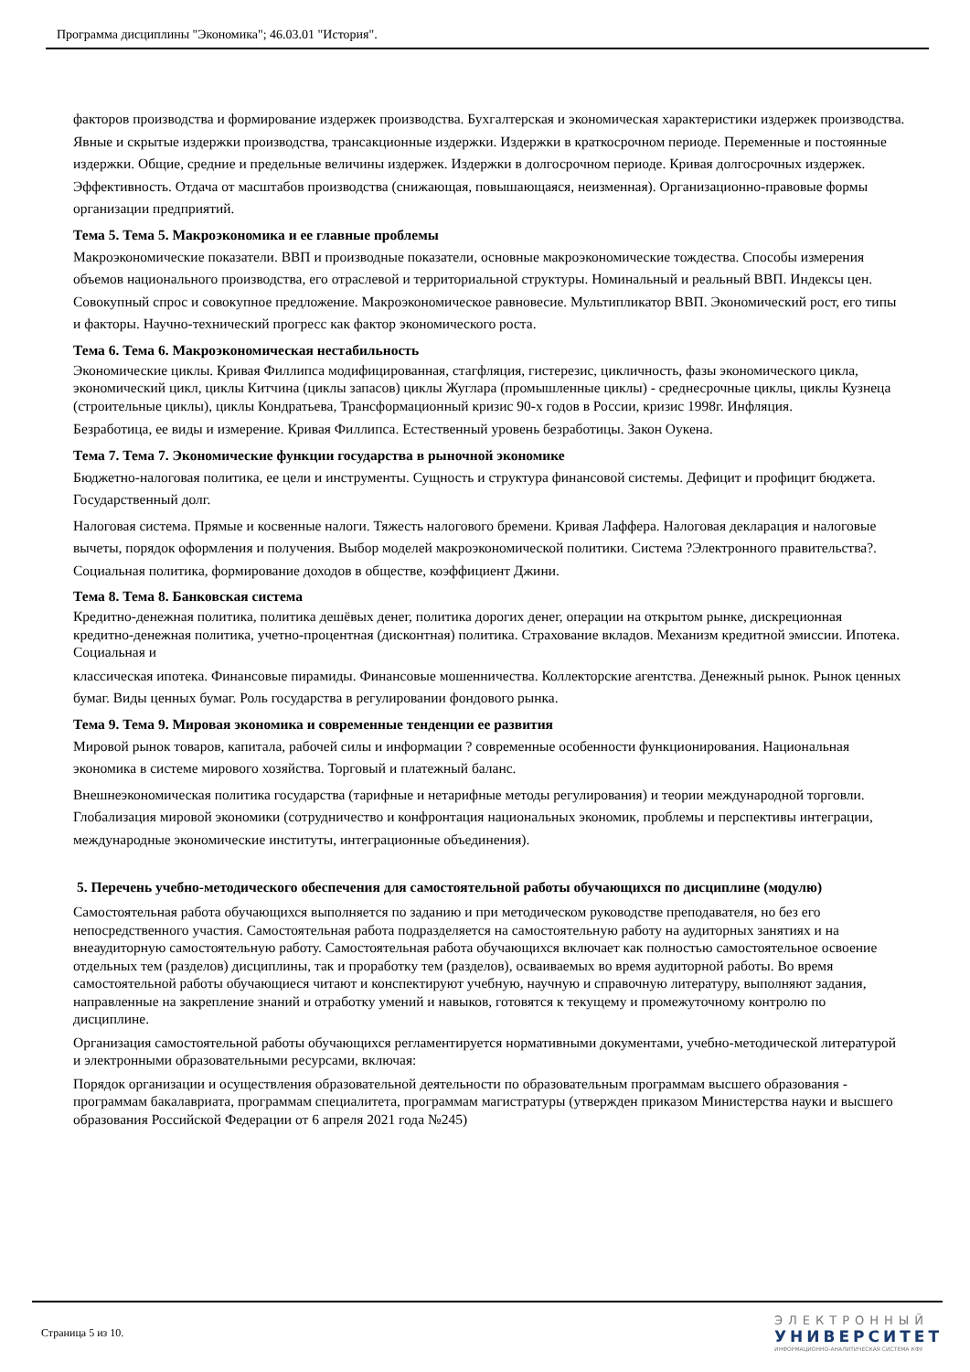Программа дисциплины "Экономика"; 46.03.01 "История".
факторов производства и формирование издержек производства. Бухгалтерская и экономическая характеристики издержек производства. Явные и скрытые издержки производства, трансакционные издержки. Издержки в краткосрочном периоде. Переменные и постоянные издержки. Общие, средние и предельные величины издержек. Издержки в долгосрочном периоде. Кривая долгосрочных издержек. Эффективность. Отдача от масштабов производства (снижающая, повышающаяся, неизменная). Организационно-правовые формы организации предприятий.
Тема 5. Тема 5. Макроэкономика и ее главные проблемы
Макроэкономические показатели. ВВП и производные показатели, основные макроэкономические тождества. Способы измерения объемов национального производства, его отраслевой и территориальной структуры. Номинальный и реальный ВВП. Индексы цен. Совокупный спрос и совокупное предложение. Макроэкономическое равновесие. Мультипликатор ВВП. Экономический рост, его типы и факторы. Научно-технический прогресс как фактор экономического роста.
Тема 6. Тема 6. Макроэкономическая нестабильность
Экономические циклы. Кривая Филлипса модифицированная, стагфляция, гистерезис, цикличность, фазы экономического цикла, экономический цикл, циклы Китчина (циклы запасов) циклы Жуглара (промышленные циклы) - среднесрочные циклы, циклы Кузнеца (строительные циклы), циклы Кондратьева, Трансформационный кризис 90-х годов в России, кризис 1998г. Инфляция.
Безработица, ее виды и измерение. Кривая Филлипса. Естественный уровень безработицы. Закон Оукена.
Тема 7. Тема 7. Экономические функции государства в рыночной экономике
Бюджетно-налоговая политика, ее цели и инструменты. Сущность и структура финансовой системы. Дефицит и профицит бюджета. Государственный долг.
Налоговая система. Прямые и косвенные налоги. Тяжесть налогового бремени. Кривая Лаффера. Налоговая декларация и налоговые вычеты, порядок оформления и получения. Выбор моделей макроэкономической политики. Система ?Электронного правительства?. Социальная политика, формирование доходов в обществе, коэффициент Джини.
Тема 8. Тема 8. Банковская система
Кредитно-денежная политика, политика дешёвых денег, политика дорогих денег, операции на открытом рынке, дискреционная кредитно-денежная политика, учетно-процентная (дисконтная) политика. Страхование вкладов. Механизм кредитной эмиссии. Ипотека. Социальная и
классическая ипотека. Финансовые пирамиды. Финансовые мошенничества. Коллекторские агентства. Денежный рынок. Рынок ценных бумаг. Виды ценных бумаг. Роль государства в регулировании фондового рынка.
Тема 9. Тема 9. Мировая экономика и современные тенденции ее развития
Мировой рынок товаров, капитала, рабочей силы и информации ? современные особенности функционирования. Национальная экономика в системе мирового хозяйства. Торговый и платежный баланс.
Внешнеэкономическая политика государства (тарифные и нетарифные методы регулирования) и теории международной торговли. Глобализация мировой экономики (сотрудничество и конфронтация национальных экономик, проблемы и перспективы интеграции, международные экономические институты, интеграционные объединения).
5. Перечень учебно-методического обеспечения для самостоятельной работы обучающихся по дисциплине (модулю)
Самостоятельная работа обучающихся выполняется по заданию и при методическом руководстве преподавателя, но без его непосредственного участия. Самостоятельная работа подразделяется на самостоятельную работу на аудиторных занятиях и на внеаудиторную самостоятельную работу. Самостоятельная работа обучающихся включает как полностью самостоятельное освоение отдельных тем (разделов) дисциплины, так и проработку тем (разделов), осваиваемых во время аудиторной работы. Во время самостоятельной работы обучающиеся читают и конспектируют учебную, научную и справочную литературу, выполняют задания, направленные на закрепление знаний и отработку умений и навыков, готовятся к текущему и промежуточному контролю по дисциплине.
Организация самостоятельной работы обучающихся регламентируется нормативными документами, учебно-методической литературой и электронными образовательными ресурсами, включая:
Порядок организации и осуществления образовательной деятельности по образовательным программам высшего образования - программам бакалавриата, программам специалитета, программам магистратуры (утвержден приказом Министерства науки и высшего образования Российской Федерации от 6 апреля 2021 года №245)
Страница 5 из 10.
ЭЛЕКТРОННЫЙ
УНИВЕРСИТЕТ
ИНФОРМАЦИОННО-АНАЛИТИЧЕСКАЯ СИСТЕМА КФУ